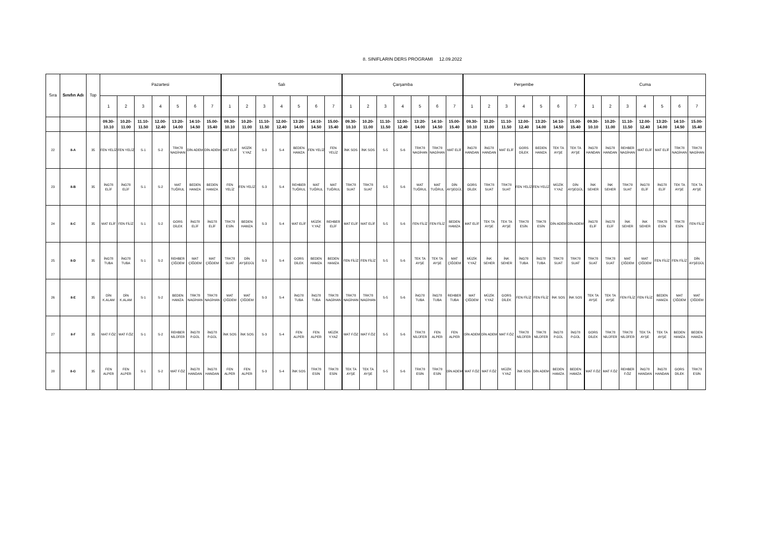8. SINIFLARIN DERS PROGRAMI 12.09.2022
| Sıra | Sınıfın Adı | Top | Pazartesi | | | | | | | Salı | | | | | | | Çarşamba | | | | | | | Perşembe | | | | | | | Cuma | | | | | | |
| | | | 1 | 2 | 3 | 4 | 5 | 6 | 7 | 1 | 2 | 3 | 4 | 5 | 6 | 7 | 1 | 2 | 3 | 4 | 5 | 6 | 7 | 1 | 2 | 3 | 4 | 5 | 6 | 7 | 1 | 2 | 3 | 4 | 5 | 6 | 7 |
| | | | 09.30- 10.10 | 10.20- 11.00 | 11.10- 11.50 | 12.00- 12.40 | 13:20- 14.00 | 14:10- 14.50 | 15.00- 15.40 | 09.30- 10.10 | 10.20- 11.00 | 11.10- 11.50 | 12.00- 12.40 | 13:20- 14.00 | 14:10- 14.50 | 15.00- 15.40 | 09.30- 10.10 | 10.20- 11.00 | 11.10- 11.50 | 12.00- 12.40 | 13:20- 14.00 | 14:10- 14.50 | 15.00- 15.40 | 09.30- 10.10 | 10.20- 11.00 | 11.10- 11.50 | 12.00- 12.40 | 13:20- 14.00 | 14:10- 14.50 | 15.00- 15.40 | 09.30- 10.10 | 10.20- 11.00 | 11.10- 11.50 | 12.00- 12.40 | 13:20- 14.00 | 14:10- 14.50 | 15.00- 15.40 |
| 22 | 8-A | 35 | FEN YELİZ | FEN YELİZ | S-1 | S-2 | TRK78 NAGİHAN | DİN ADEM | DİN ADEM | MAT ELİF | MÜZİK Y.YAZ | S-3 | S-4 | BEDEN HAMZA | FEN YELİZ | FEN YELİZ | İNK SOS | İNK SOS | S-5 | S-6 | TRK78 NAGİHAN | TRK78 NAGİHAN | MAT ELİF | İNG78 HANDAN | İNG78 HANDAN | MAT ELİF | GORS DİLEK | BEDEN HAMZA | TEK TA AYŞE | TEK TA AYŞE | İNG78 HANDAN | İNG78 HANDAN | REHBER NAGİHAN | MAT ELİF | MAT ELİF | TRK78 NAGİHAN | TRK78 NAGİHAN |
| 23 | 8-B | 35 | İNG78 ELİF | İNG78 ELİF | S-1 | S-2 | MAT TUĞRUL | BEDEN HAMZA | BEDEN HAMZA | FEN YELİZ | FEN YELİZ | S-3 | S-4 | REHBER TUĞRUL | MAT TUĞRUL | MAT TUĞRUL | TRK78 SUAT | TRK78 SUAT | S-5 | S-6 | MAT TUĞRUL | MAT TUĞRUL | DİN AYŞEGÜL | GORS DİLEK | TRK78 SUAT | TRK78 SUAT | FEN YELİZ | FEN YELİZ | MÜZİK Y.YAZ | DİN AYŞEGÜL | İNK SEHER | İNK SEHER | TRK78 SUAT | İNG78 ELİF | İNG78 ELİF | TEK TA AYŞE | TEK TA AYŞE |
| 24 | 8-C | 35 | MAT ELİF | FEN FİLİZ | S-1 | S-2 | GORS DİLEK | İNG78 ELİF | İNG78 ELİF | TRK78 ESİN | BEDEN HAMZA | S-3 | S-4 | MAT ELİF | MÜZİK Y.YAZ | REHBER ELİF | MAT ELİF | MAT ELİF | S-5 | S-6 | FEN FİLİZ | FEN FİLİZ | BEDEN HAMZA | MAT ELİF | TEK TA AYŞE | TEK TA AYŞE | TRK78 ESİN | TRK78 ESİN | DİN ADEM | DİN ADEM | İNG78 ELİF | İNG78 ELİF | İNK SEHER | İNK SEHER | TRK78 ESİN | TRK78 ESİN | FEN FİLİZ |
| 25 | 8-D | 35 | İNG78 TUBA | İNG78 TUBA | S-1 | S-2 | REHBER ÇİĞDEM | MAT ÇİĞDEM | MAT ÇİĞDEM | TRK78 SUAT | DİN AYŞEGÜL | S-3 | S-4 | GORS DİLEK | BEDEN HAMZA | BEDEN HAMZA | FEN FİLİZ | FEN FİLİZ | S-5 | S-6 | TEK TA AYŞE | TEK TA AYŞE | MAT ÇİĞDEM | MÜZİK Y.YAZ | İNK SEHER | İNK SEHER | İNG78 TUBA | İNG78 TUBA | TRK78 SUAT | TRK78 SUAT | TRK78 SUAT | TRK78 SUAT | MAT ÇİĞDEM | MAT ÇİĞDEM | FEN FİLİZ | FEN FİLİZ | DİN AYŞEGÜL |
| 26 | 8-E | 35 | DİN K.ALAM | DİN K.ALAM | S-1 | S-2 | BEDEN HAMZA | TRK78 NAGİHAN | TRK78 NAGİHAN | MAT ÇİĞDEM | MAT ÇİĞDEM | S-3 | S-4 | İNG78 TUBA | İNG78 TUBA | TRK78 NAGİHAN | TRK78 NAGİHAN | TRK78 NAGİHAN | S-5 | S-6 | İNG78 TUBA | İNG78 TUBA | REHBER TUBA | MAT ÇİĞDEM | MÜZİK Y.YAZ | GORS DİLEK | FEN FİLİZ | FEN FİLİZ | İNK SOS | İNK SOS | TEK TA AYŞE | TEK TA AYŞE | FEN FİLİZ | FEN FİLİZ | BEDEN HAMZA | MAT ÇİĞDEM | MAT ÇİĞDEM |
| 27 | 8-F | 35 | MAT F.ÖZ | MAT F.ÖZ | S-1 | S-2 | REHBER NİLÜFER | İNG78 P.GÜL | İNG78 P.GÜL | İNK SOS | İNK SOS | S-3 | S-4 | FEN ALPER | FEN ALPER | MÜZİK Y.YAZ | MAT F.ÖZ | MAT F.ÖZ | S-5 | S-6 | TRK78 NİLÜFER | FEN ALPER | FEN ALPER | DİN ADEM | DİN ADEM | MAT F.ÖZ | TRK78 NİLÜFER | TRK78 NİLÜFER | İNG78 P.GÜL | İNG78 P.GÜL | GORS DİLEK | TRK78 NİLÜFER | TRK78 NİLÜFER | TEK TA AYŞE | TEK TA AYŞE | BEDEN HAMZA | BEDEN HAMZA |
| 28 | 8-G | 35 | FEN ALPER | FEN ALPER | S-1 | S-2 | MAT F.ÖZ | İNG78 HANDAN | İNG78 HANDAN | FEN ALPER | FEN ALPER | S-3 | S-4 | İNK SOS | TRK78 ESİN | TRK78 ESİN | TEK TA AYŞE | TEK TA AYŞE | S-5 | S-6 | TRK78 ESİN | TRK78 ESİN | DİN ADEM | MAT F.ÖZ | MAT F.ÖZ | MÜZİK Y.YAZ | İNK SOS | DİN ADEM | BEDEN HAMZA | BEDEN HAMZA | MAT F.ÖZ | MAT F.ÖZ | REHBER F.ÖZ | İNG78 HANDAN | İNG78 HANDAN | GORS DİLEK | TRK78 ESİN |